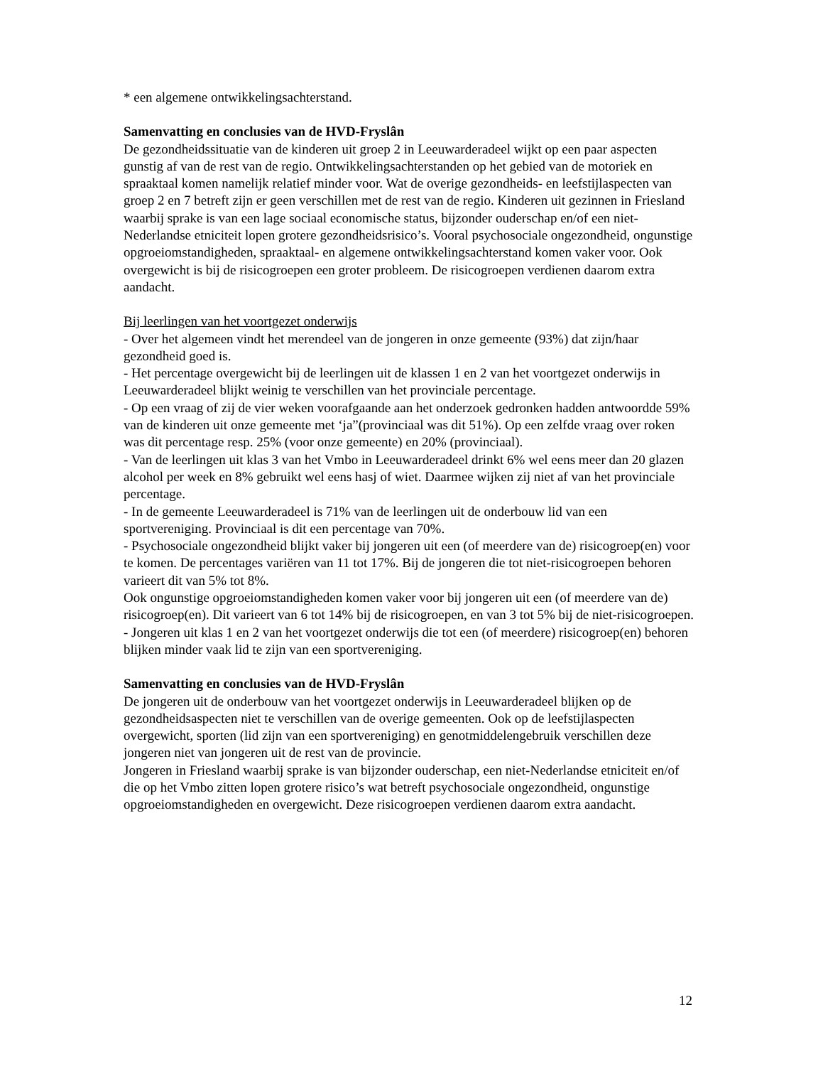* een algemene ontwikkelingsachterstand.
Samenvatting en conclusies van de HVD-Fryslân
De gezondheidssituatie van de kinderen uit groep 2 in Leeuwarderadeel wijkt op een paar aspecten gunstig af van de rest van de regio. Ontwikkelingsachterstanden op het gebied van de motoriek en spraaktaal komen namelijk relatief minder voor. Wat de overige gezondheids- en leefstijlaspecten van groep 2 en 7 betreft zijn er geen verschillen met de rest van de regio. Kinderen uit gezinnen in Friesland waarbij sprake is van een lage sociaal economische status, bijzonder ouderschap en/of een niet-Nederlandse etniciteit lopen grotere gezondheidsrisico’s. Vooral psychosociale ongezondheid, ongunstige opgroeiomstandigheden, spraaktaal- en algemene ontwikkelingsachterstand komen vaker voor. Ook overgewicht is bij de risicogroepen een groter probleem. De risicogroepen verdienen daarom extra aandacht.
Bij leerlingen van het voortgezet onderwijs
- Over het algemeen vindt het merendeel van de jongeren in onze gemeente (93%) dat zijn/haar gezondheid goed is.
- Het percentage overgewicht bij de leerlingen uit de klassen 1 en 2 van het voortgezet onderwijs in Leeuwarderadeel blijkt weinig te verschillen van het provinciale percentage.
- Op een vraag of zij de vier weken voorafgaande aan het onderzoek gedronken hadden antwoordde 59% van de kinderen uit onze gemeente met ‘ja”(provinciaal was dit 51%). Op een zelfde vraag over roken was dit percentage resp. 25% (voor onze gemeente) en 20% (provinciaal).
- Van de leerlingen uit klas 3 van het Vmbo in Leeuwarderadeel drinkt 6% wel eens meer dan 20 glazen alcohol per week en 8% gebruikt wel eens hasj of wiet. Daarmee wijken zij niet af van het provinciale percentage.
- In de gemeente Leeuwarderadeel is 71% van de leerlingen uit de onderbouw lid van een sportvereniging. Provinciaal is dit een percentage van 70%.
- Psychosociale ongezondheid blijkt vaker bij jongeren uit een (of meerdere van de) risicogroep(en) voor te komen. De percentages variëren van 11 tot 17%. Bij de jongeren die tot niet-risicogroepen behoren varieert dit van 5% tot 8%.
Ook ongunstige opgroeiomstandigheden komen vaker voor bij jongeren uit een (of meerdere van de) risicogroep(en). Dit varieert van 6 tot 14% bij de risicogroepen, en van 3 tot 5% bij de niet-risicogroepen.
- Jongeren uit klas 1 en 2 van het voortgezet onderwijs die tot een (of meerdere) risicogroep(en) behoren blijken minder vaak lid te zijn van een sportvereniging.
Samenvatting en conclusies van de HVD-Fryslân
De jongeren uit de onderbouw van het voortgezet onderwijs in Leeuwarderadeel blijken op de gezondheidsaspecten niet te verschillen van de overige gemeenten. Ook op de leefstijlaspecten overgewicht, sporten (lid zijn van een sportvereniging) en genotmiddelengebruik verschillen deze jongeren niet van jongeren uit de rest van de provincie.
Jongeren in Friesland waarbij sprake is van bijzonder ouderschap, een niet-Nederlandse etniciteit en/of die op het Vmbo zitten lopen grotere risico’s wat betreft psychosociale ongezondheid, ongunstige opgroeiomstandigheden en overgewicht. Deze risicogroepen verdienen daarom extra aandacht.
12